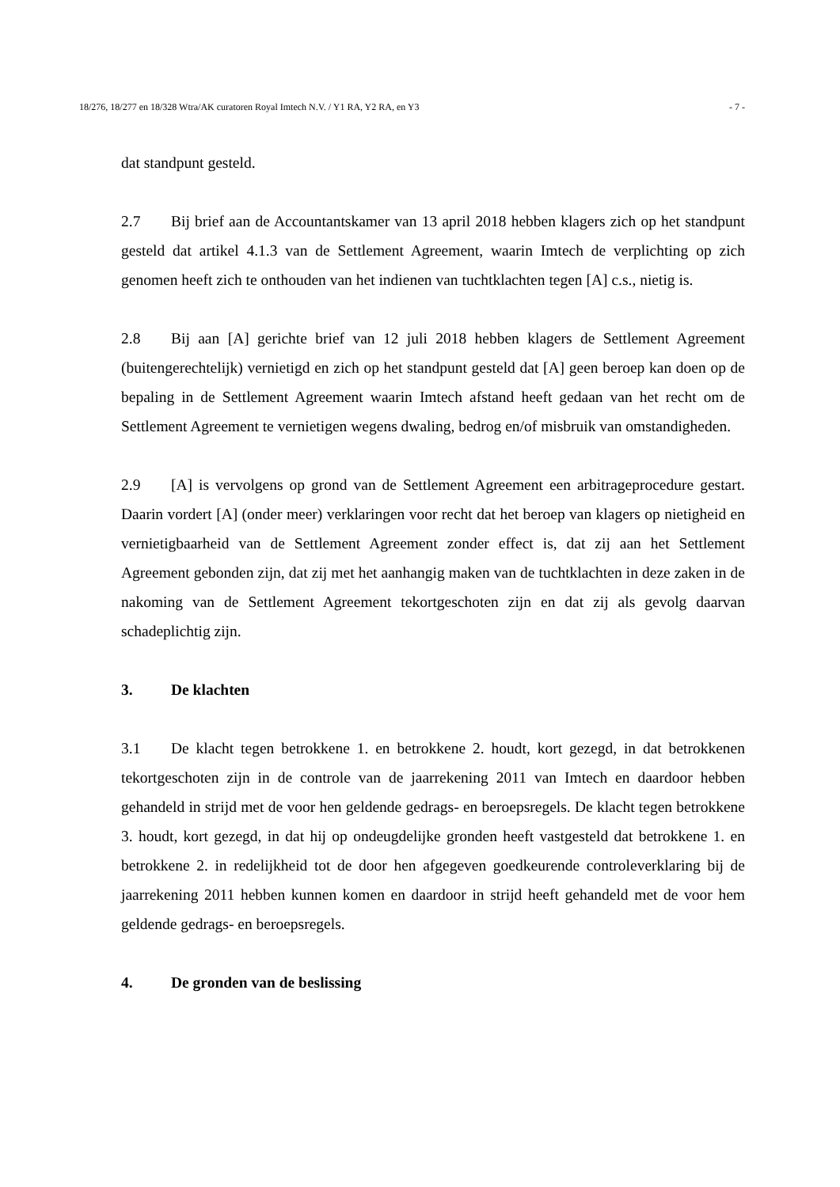18/276, 18/277 en 18/328 Wtra/AK curatoren Royal Imtech N.V. / Y1 RA, Y2 RA, en Y3 - 7 -
dat standpunt gesteld.
2.7 Bij brief aan de Accountantskamer van 13 april 2018 hebben klagers zich op het standpunt gesteld dat artikel 4.1.3 van de Settlement Agreement, waarin Imtech de verplichting op zich genomen heeft zich te onthouden van het indienen van tuchtklachten tegen [A] c.s., nietig is.
2.8 Bij aan [A] gerichte brief van 12 juli 2018 hebben klagers de Settlement Agreement (buitengerechtelijk) vernietigd en zich op het standpunt gesteld dat [A] geen beroep kan doen op de bepaling in de Settlement Agreement waarin Imtech afstand heeft gedaan van het recht om de Settlement Agreement te vernietigen wegens dwaling, bedrog en/of misbruik van omstandigheden.
2.9 [A] is vervolgens op grond van de Settlement Agreement een arbitrageprocedure gestart. Daarin vordert [A] (onder meer) verklaringen voor recht dat het beroep van klagers op nietigheid en vernietigbaarheid van de Settlement Agreement zonder effect is, dat zij aan het Settlement Agreement gebonden zijn, dat zij met het aanhangig maken van de tuchtklachten in deze zaken in de nakoming van de Settlement Agreement tekortgeschoten zijn en dat zij als gevolg daarvan schadeplichtig zijn.
3. De klachten
3.1 De klacht tegen betrokkene 1. en betrokkene 2. houdt, kort gezegd, in dat betrokkenen tekortgeschoten zijn in de controle van de jaarrekening 2011 van Imtech en daardoor hebben gehandeld in strijd met de voor hen geldende gedrags- en beroepsregels. De klacht tegen betrokkene 3. houdt, kort gezegd, in dat hij op ondeugdelijke gronden heeft vastgesteld dat betrokkene 1. en betrokkene 2. in redelijkheid tot de door hen afgegeven goedkeurende controleverklaring bij de jaarrekening 2011 hebben kunnen komen en daardoor in strijd heeft gehandeld met de voor hem geldende gedrags- en beroepsregels.
4. De gronden van de beslissing